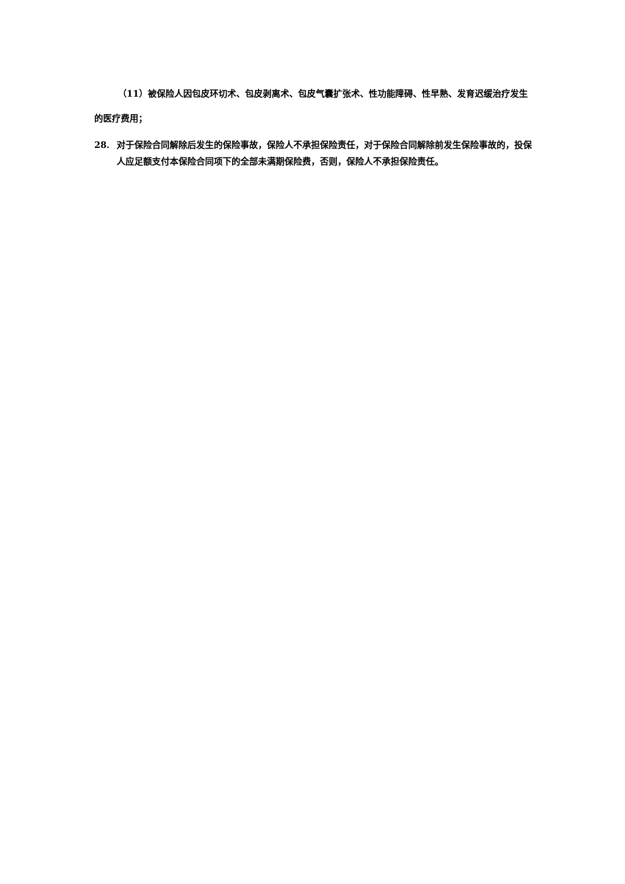（11）被保险人因包皮环切术、包皮剥离术、包皮气囊扩张术、性功能障碍、性早熟、发育迟缓治疗发生的医疗费用；
28. 对于保险合同解除后发生的保险事故，保险人不承担保险责任，对于保险合同解除前发生保险事故的，投保人应足额支付本保险合同项下的全部未满期保险费，否则，保险人不承担保险责任。